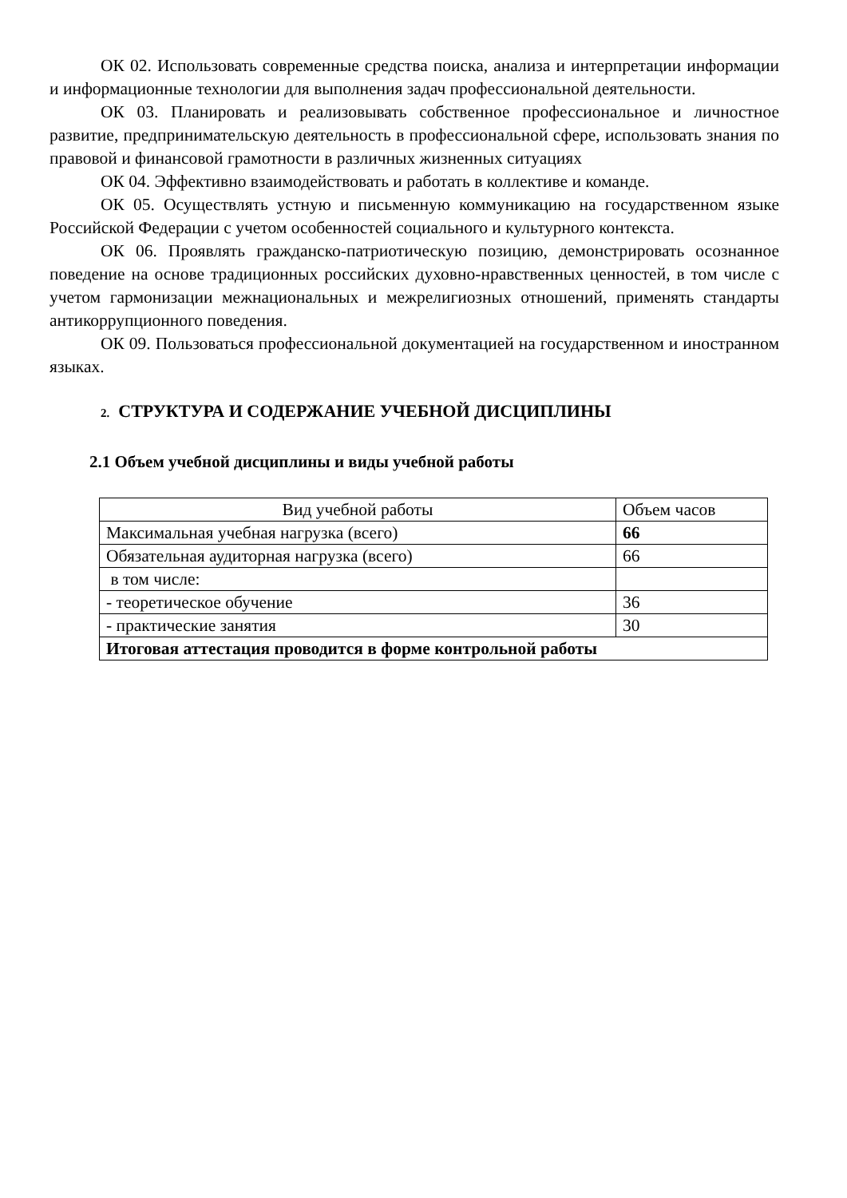ОК 02. Использовать современные средства поиска, анализа и интерпретации информации и информационные технологии для выполнения задач профессиональной деятельности.
ОК 03. Планировать и реализовывать собственное профессиональное и личностное развитие, предпринимательскую деятельность в профессиональной сфере, использовать знания по правовой и финансовой грамотности в различных жизненных ситуациях
ОК 04. Эффективно взаимодействовать и работать в коллективе и команде.
ОК 05. Осуществлять устную и письменную коммуникацию на государственном языке Российской Федерации с учетом особенностей социального и культурного контекста.
ОК 06. Проявлять гражданско-патриотическую позицию, демонстрировать осознанное поведение на основе традиционных российских духовно-нравственных ценностей, в том числе с учетом гармонизации межнациональных и межрелигиозных отношений, применять стандарты антикоррупционного поведения.
ОК 09. Пользоваться профессиональной документацией на государственном и иностранном языках.
2. СТРУКТУРА И СОДЕРЖАНИЕ УЧЕБНОЙ ДИСЦИПЛИНЫ
2.1 Объем учебной дисциплины и виды учебной работы
| Вид учебной работы | Объем часов |
| Максимальная учебная нагрузка (всего) | 66 |
| Обязательная аудиторная нагрузка (всего) | 66 |
| в том числе: | |
| - теоретическое обучение | 36 |
| - практические занятия | 30 |
| Итоговая аттестация проводится в форме контрольной работы | |